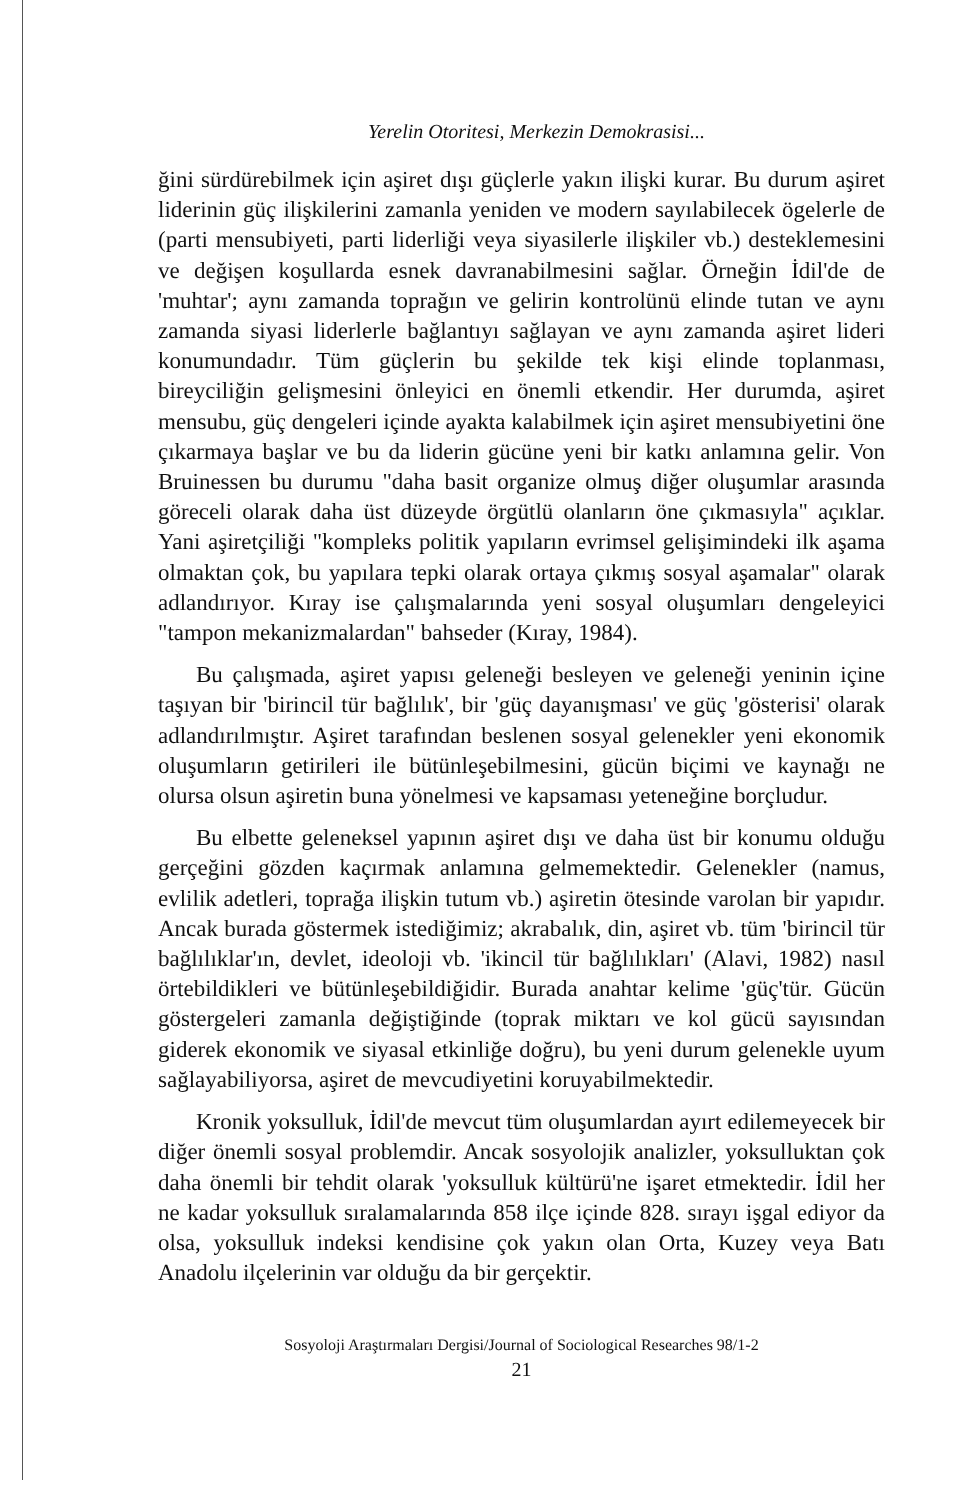Yerelin Otoritesi, Merkezin Demokrasisi...
ğini sürdürebilmek için aşiret dışı güçlerle yakın ilişki kurar. Bu durum aşiret liderinin güç ilişkilerini zamanla yeniden ve modern sayılabilecek ögelerle de (parti mensubiyeti, parti liderliği veya siyasilerle ilişkiler vb.) desteklemesini ve değişen koşullarda esnek davranabilmesini sağlar. Örneğin İdil'de de 'muhtar'; aynı zamanda toprağın ve gelirin kontrolünü elinde tutan ve aynı zamanda siyasi liderlerle bağlantıyı sağlayan ve aynı zamanda aşiret lideri konumundadır. Tüm güçlerin bu şekilde tek kişi elinde toplanması, bireyciliğin gelişmesini önleyici en önemli etkendir. Her durumda, aşiret mensubu, güç dengeleri içinde ayakta kalabilmek için aşiret mensubiyetini öne çıkarmaya başlar ve bu da liderin gücüne yeni bir katkı anlamına gelir. Von Bruinessen bu durumu "daha basit organize olmuş diğer oluşumlar arasında göreceli olarak daha üst düzeyde örgütlü olanların öne çıkmasıyla" açıklar. Yani aşiretçiliği "kompleks politik yapıların evrimsel gelişimindeki ilk aşama olmaktan çok, bu yapılara tepki olarak ortaya çıkmış sosyal aşamalar" olarak adlandırıyor. Kıray ise çalışmalarında yeni sosyal oluşumları dengeleyici "tampon mekanizmalardan" bahseder (Kıray, 1984).
Bu çalışmada, aşiret yapısı geleneği besleyen ve geleneği yeninin içine taşıyan bir 'birincil tür bağlılık', bir 'güç dayanışması' ve güç 'gösterisi' olarak adlandırılmıştır. Aşiret tarafından beslenen sosyal gelenekler yeni ekonomik oluşumların getirileri ile bütünleşebilmesini, gücün biçimi ve kaynağı ne olursa olsun aşiretin buna yönelmesi ve kapsaması yeteneğine borçludur.
Bu elbette geleneksel yapının aşiret dışı ve daha üst bir konumu olduğu gerçeğini gözden kaçırmak anlamına gelmemektedir. Gelenekler (namus, evlilik adetleri, toprağa ilişkin tutum vb.) aşiretin ötesinde varolan bir yapıdır. Ancak burada göstermek istediğimiz; akrabalık, din, aşiret vb. tüm 'birincil tür bağlılıklar'ın, devlet, ideoloji vb. 'ikincil tür bağlılıkları' (Alavi, 1982) nasıl örtebildikleri ve bütünleşebildiğidir. Burada anahtar kelime 'güç'tür. Gücün göstergeleri zamanla değiştiğinde (toprak miktarı ve kol gücü sayısından giderek ekonomik ve siyasal etkinliğe doğru), bu yeni durum gelenekle uyum sağlayabiliyorsa, aşiret de mevcudiyetini koruyabilmektedir.
Kronik yoksulluk, İdil'de mevcut tüm oluşumlardan ayırt edilemeyecek bir diğer önemli sosyal problemdir. Ancak sosyolojik analizler, yoksulluktan çok daha önemli bir tehdit olarak 'yoksulluk kültürü'ne işaret etmektedir. İdil her ne kadar yoksulluk sıralamalarında 858 ilçe içinde 828. sırayı işgal ediyor da olsa, yoksulluk indeksi kendisine çok yakın olan Orta, Kuzey veya Batı Anadolu ilçelerinin var olduğu da bir gerçektir.
Sosyoloji Araştırmaları Dergisi/Journal of Sociological Researches 98/1-2
21